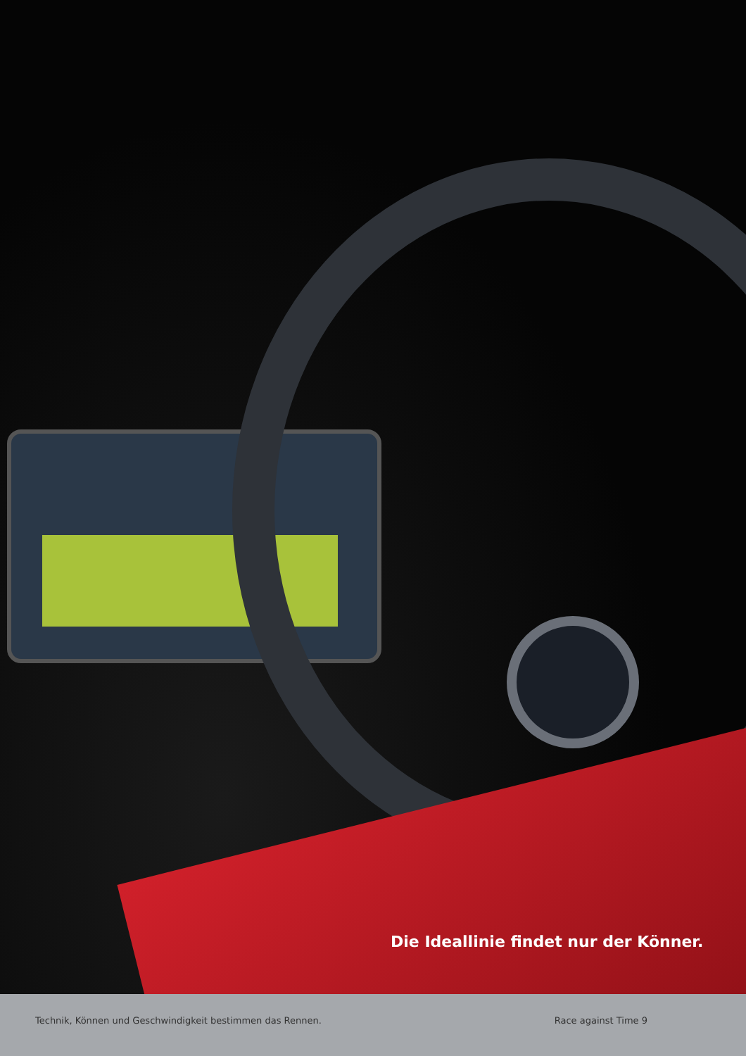Die Ideallinie findet nur der Könner.
Technik, Können und Geschwindigkeit bestimmen das Rennen. Race against Time 9